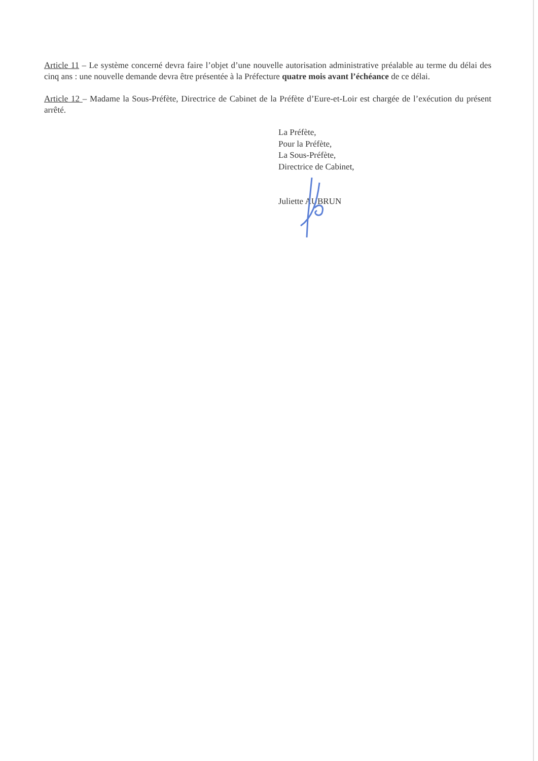Article 11 – Le système concerné devra faire l’objet d’une nouvelle autorisation administrative préalable au terme du délai des cinq ans : une nouvelle demande devra être présentée à la Préfecture quatre mois avant l’échéance de ce délai.
Article 12 – Madame la Sous-Préfète, Directrice de Cabinet de la Préfète d’Eure-et-Loir est chargée de l’exécution du présent arrêté.
La Préfète,
Pour la Préfète,
La Sous-Préfète,
Directrice de Cabinet,
Juliette AUBRUN